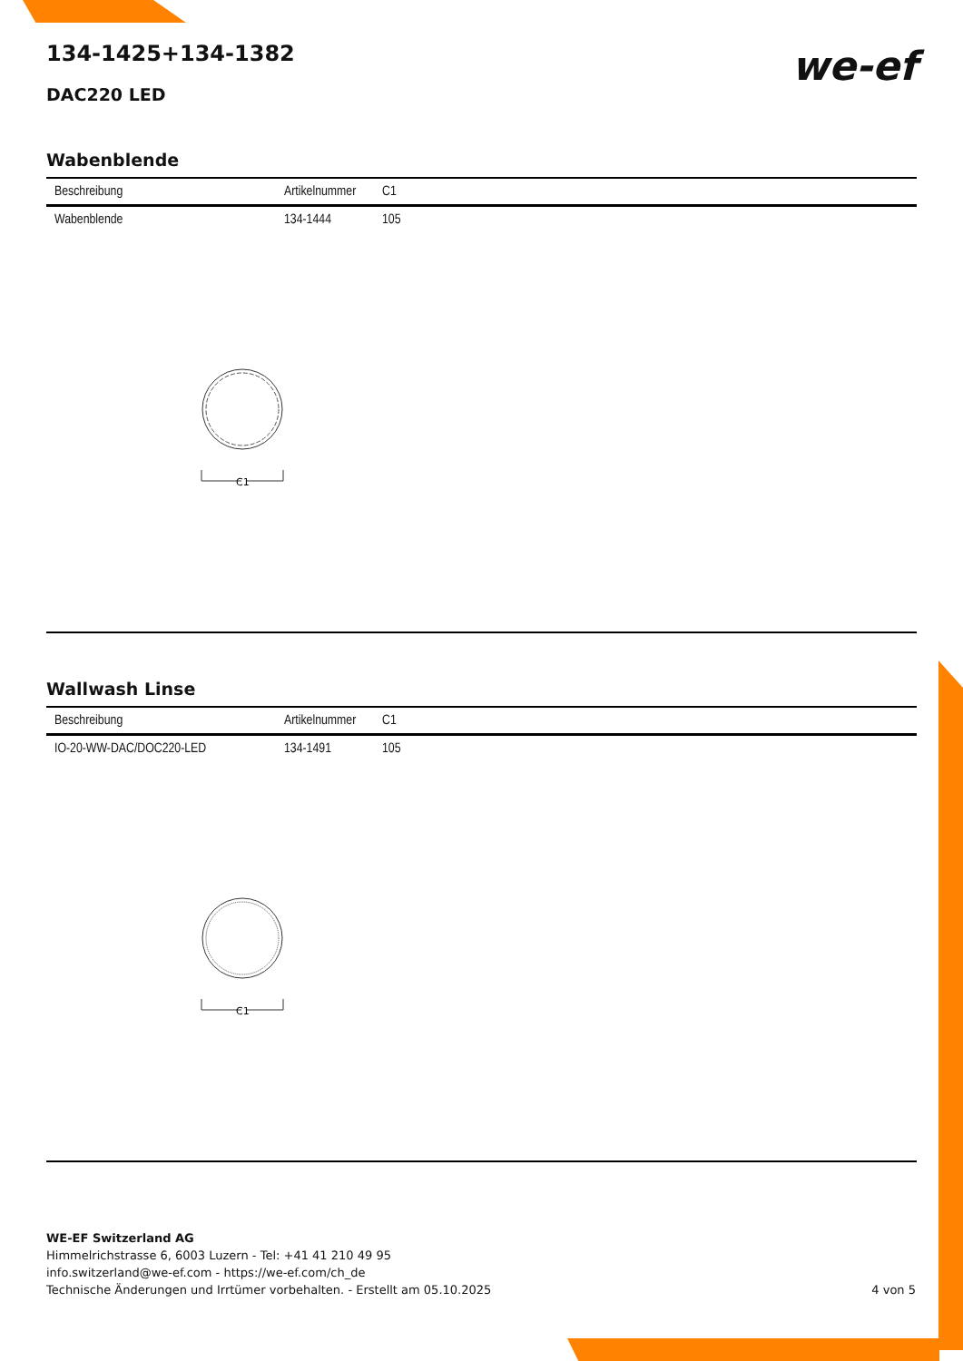134-1425+134-1382
DAC220 LED
we-ef
Wabenblende
| Beschreibung | Artikelnummer | C1 |
| --- | --- | --- |
| Wabenblende | 134-1444 | 105 |
C1
Wallwash Linse
| Beschreibung | Artikelnummer | C1 |
| --- | --- | --- |
| IO-20-WW-DAC/DOC220-LED | 134-1491 | 105 |
C1
WE-EF Switzerland AG
Himmelrichstrasse 6, 6003 Luzern - Tel: +41 41 210 49 95
info.switzerland@we-ef.com - https://we-ef.com/ch_de
Technische Änderungen und Irrtümer vorbehalten. - Erstellt am 05.10.2025 4 von 5